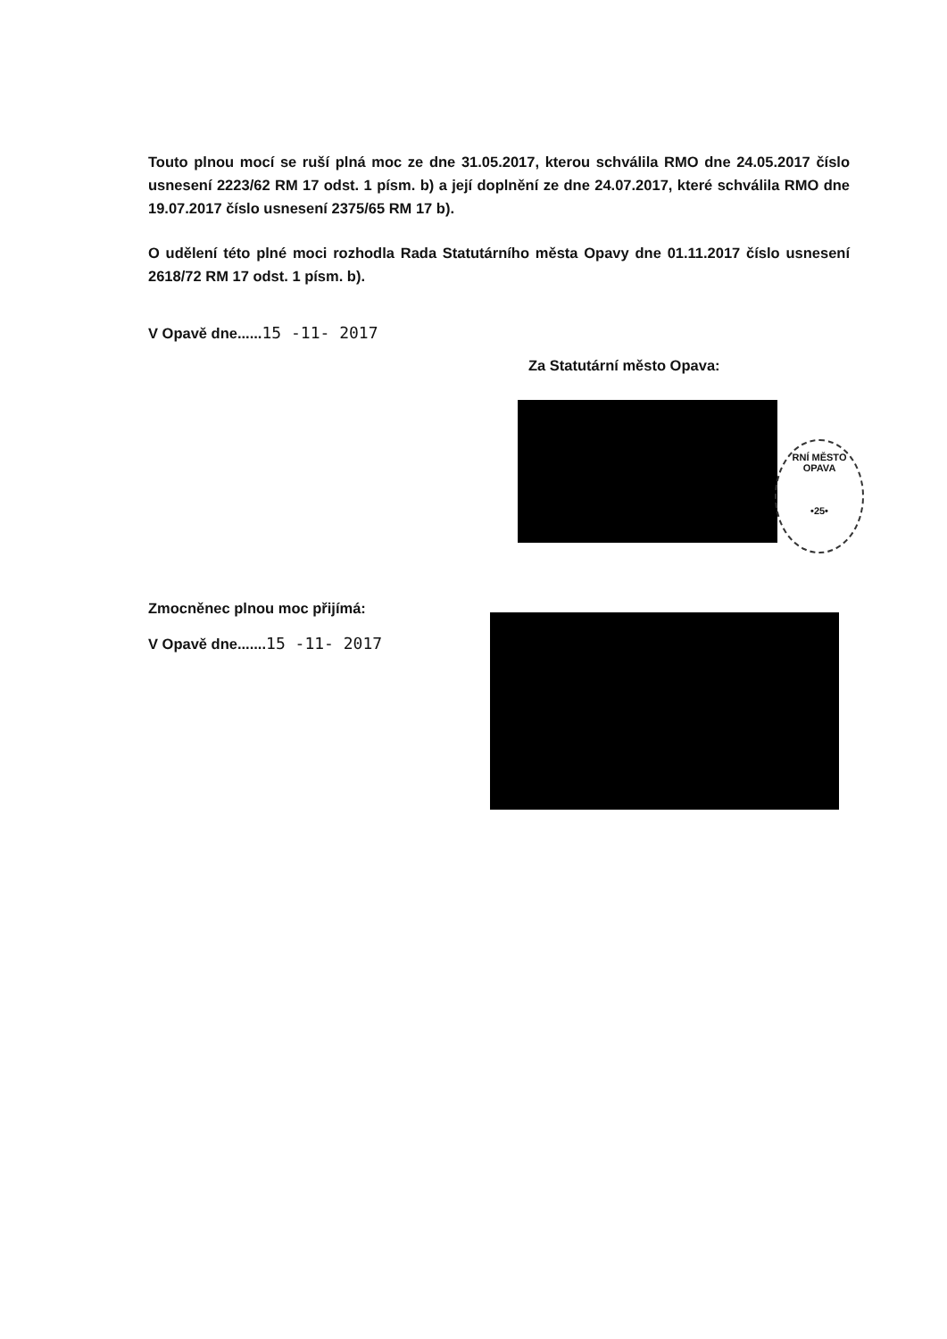Touto plnou mocí se ruší plná moc ze dne 31.05.2017, kterou schválila RMO dne 24.05.2017 číslo usnesení 2223/62 RM 17 odst. 1 písm. b) a její doplnění ze dne 24.07.2017, které schválila RMO dne 19.07.2017 číslo usnesení 2375/65 RM 17 b).
O udělení této plné moci rozhodla Rada Statutárního města Opavy dne 01.11.2017 číslo usnesení 2618/72 RM 17 odst. 1 písm. b).
V Opavě dne......15 -11- 2017
Za Statutární město Opava:
RNÍ MĚSTO OPAVA
•25•
Zmocněnec plnou moc přijímá:
V Opavě dne.......15 -11- 2017